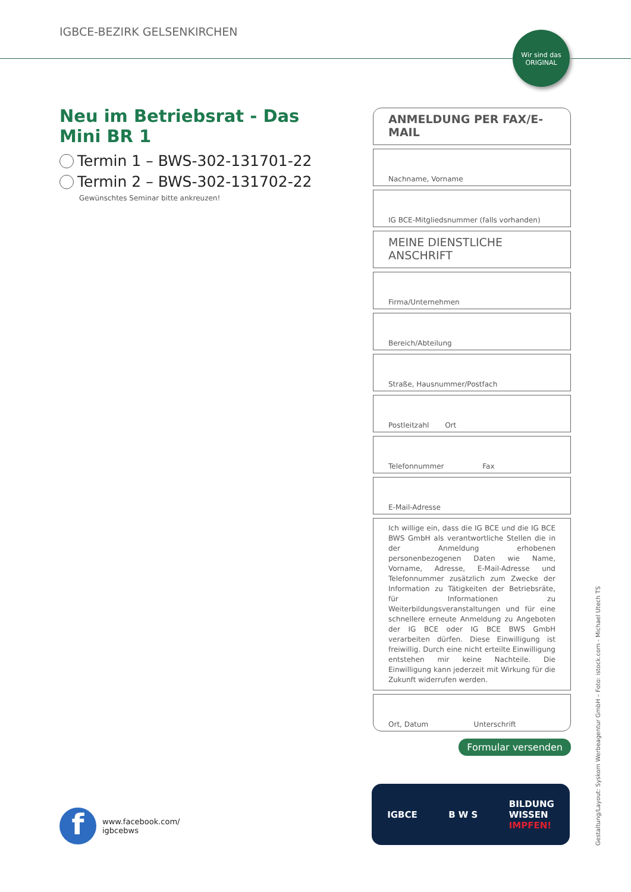IGBCE-BEZIRK GELSENKIRCHEN
Wir sind das ORIGINAL
Neu im Betriebsrat - Das Mini BR 1
Termin 1 – BWS-302-131701-22
Termin 2 – BWS-302-131702-22
Gewünschtes Seminar bitte ankreuzen!
ANMELDUNG PER FAX/E-MAIL
Nachname, Vorname
IG BCE-Mitgliedsnummer (falls vorhanden)
MEINE DIENSTLICHE ANSCHRIFT
Firma/Unternehmen
Bereich/Abteilung
Straße, Hausnummer/Postfach
Postleitzahl Ort
Telefonnummer Fax
E-Mail-Adresse
Ich willige ein, dass die IG BCE und die IG BCE BWS GmbH als verantwortliche Stellen die in der Anmeldung erhobenen personenbezogenen Daten wie Name, Vorname, Adresse, E-Mail-Adresse und Telefonnummer zusätzlich zum Zwecke der Information zu Tätigkeiten der Betriebsräte, für Informationen zu Weiterbildungsveranstaltungen und für eine schnellere erneute Anmeldung zu Angeboten der IG BCE oder IG BCE BWS GmbH verarbeiten dürfen. Diese Einwilligung ist freiwillig. Durch eine nicht erteilte Einwilligung entstehen mir keine Nachteile. Die Einwilligung kann jederzeit mit Wirkung für die Zukunft widerrufen werden.
Ort, Datum Unterschrift
Formular versenden
f
www.facebook.com/
igbcebws
IGBCE B W S BILDUNG
WISSEN
IMPFEN!
Gestaltung/Layout: Syskom Werbeagentur GmbH – Foto: istock.com - Michael Utech TS